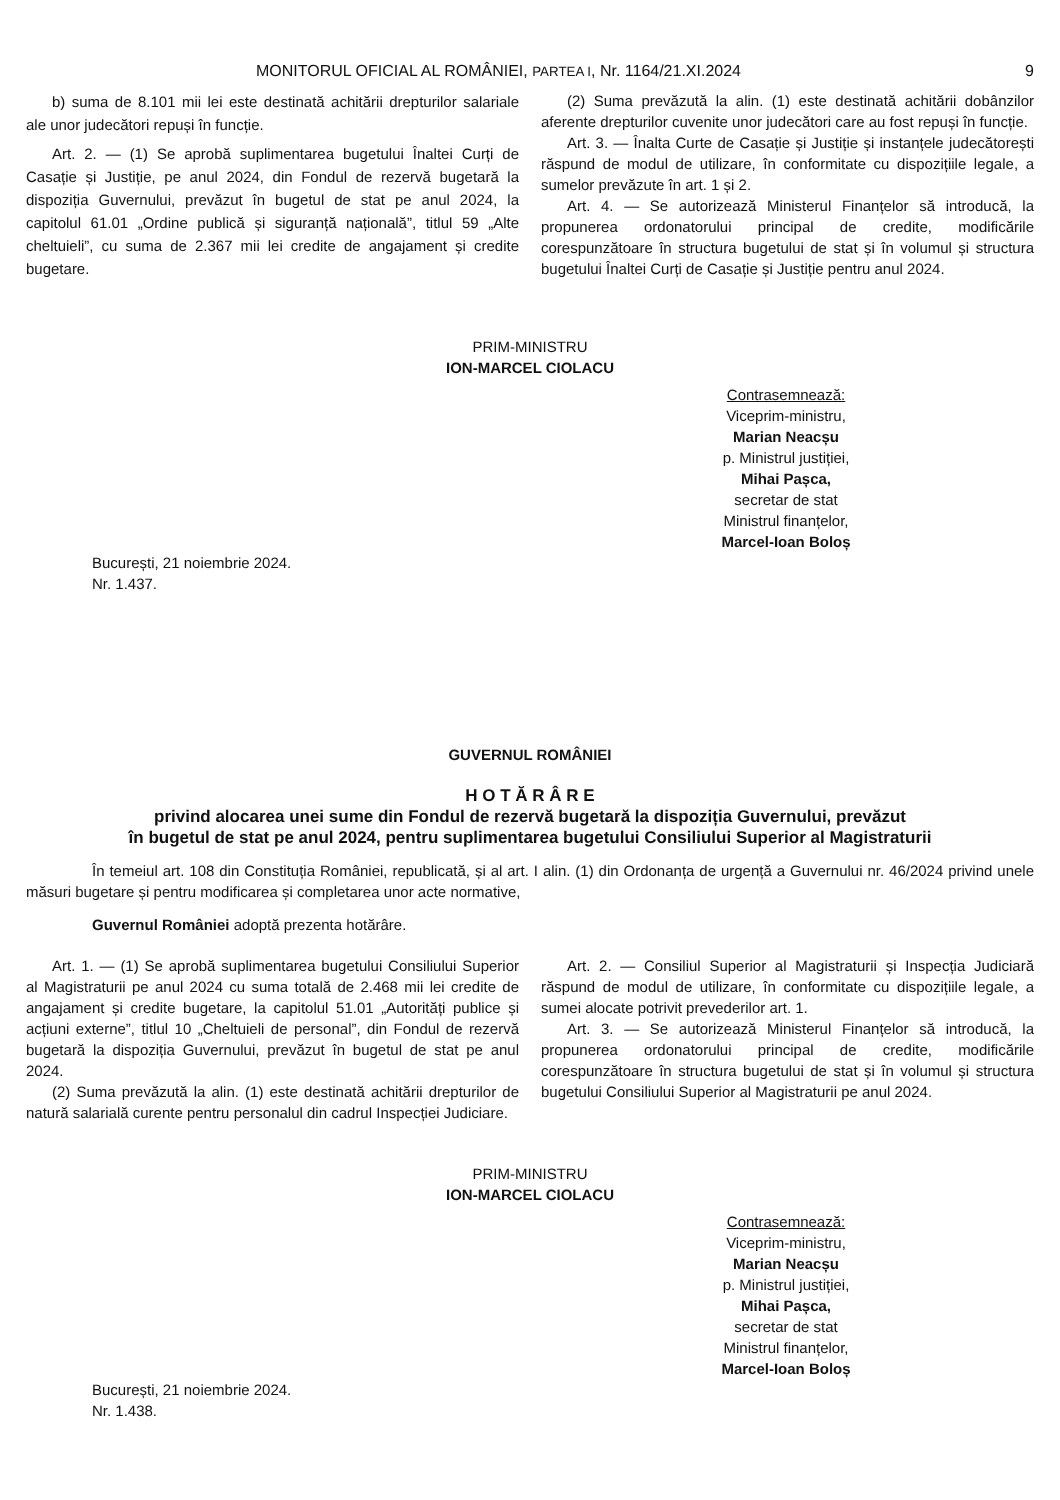MONITORUL OFICIAL AL ROMÂNIEI, PARTEA I, Nr. 1164/21.XI.2024 9
b) suma de 8.101 mii lei este destinată achitării drepturilor salariale ale unor judecători repuși în funcție.
Art. 2. — (1) Se aprobă suplimentarea bugetului Înaltei Curți de Casație și Justiție, pe anul 2024, din Fondul de rezervă bugetară la dispoziția Guvernului, prevăzut în bugetul de stat pe anul 2024, la capitolul 61.01 „Ordine publică și siguranță națională”, titlul 59 „Alte cheltuieli”, cu suma de 2.367 mii lei credite de angajament și credite bugetare.
(2) Suma prevăzută la alin. (1) este destinată achitării dobânzilor aferente drepturilor cuvenite unor judecători care au fost repuși în funcție.
Art. 3. — Înalta Curte de Casație și Justiție și instanțele judecătorești răspund de modul de utilizare, în conformitate cu dispozițiile legale, a sumelor prevăzute în art. 1 și 2.
Art. 4. — Se autorizează Ministerul Finanțelor să introducă, la propunerea ordonatorului principal de credite, modificările corespunzătoare în structura bugetului de stat și în volumul și structura bugetului Înaltei Curți de Casație și Justiție pentru anul 2024.
PRIM-MINISTRU
ION-MARCEL CIOLACU
Contrasemnează:
Viceprim-ministru,
Marian Neacșu
p. Ministrul justiției,
Mihai Pașca,
secretar de stat
Ministrul finanțelor,
Marcel-Ioan Boloș
București, 21 noiembrie 2024.
Nr. 1.437.
GUVERNUL ROMÂNIEI
H O T Ă R Â R E
privind alocarea unei sume din Fondul de rezervă bugetară la dispoziția Guvernului, prevăzut
în bugetul de stat pe anul 2024, pentru suplimentarea bugetului Consiliului Superior al Magistraturii
În temeiul art. 108 din Constituția României, republicată, și al art. I alin. (1) din Ordonanța de urgență a Guvernului nr. 46/2024 privind unele măsuri bugetare și pentru modificarea și completarea unor acte normative,
Guvernul României adoptă prezenta hotărâre.
Art. 1. — (1) Se aprobă suplimentarea bugetului Consiliului Superior al Magistraturii pe anul 2024 cu suma totală de 2.468 mii lei credite de angajament și credite bugetare, la capitolul 51.01 „Autorități publice și acțiuni externe”, titlul 10 „Cheltuieli de personal”, din Fondul de rezervă bugetară la dispoziția Guvernului, prevăzut în bugetul de stat pe anul 2024.
(2) Suma prevăzută la alin. (1) este destinată achitării drepturilor de natură salarială curente pentru personalul din cadrul Inspecției Judiciare.
Art. 2. — Consiliul Superior al Magistraturii și Inspecția Judiciară răspund de modul de utilizare, în conformitate cu dispozițiile legale, a sumei alocate potrivit prevederilor art. 1.
Art. 3. — Se autorizează Ministerul Finanțelor să introducă, la propunerea ordonatorului principal de credite, modificările corespunzătoare în structura bugetului de stat și în volumul și structura bugetului Consiliului Superior al Magistraturii pe anul 2024.
PRIM-MINISTRU
ION-MARCEL CIOLACU
Contrasemnează:
Viceprim-ministru,
Marian Neacșu
p. Ministrul justiției,
Mihai Pașca,
secretar de stat
Ministrul finanțelor,
Marcel-Ioan Boloș
București, 21 noiembrie 2024.
Nr. 1.438.